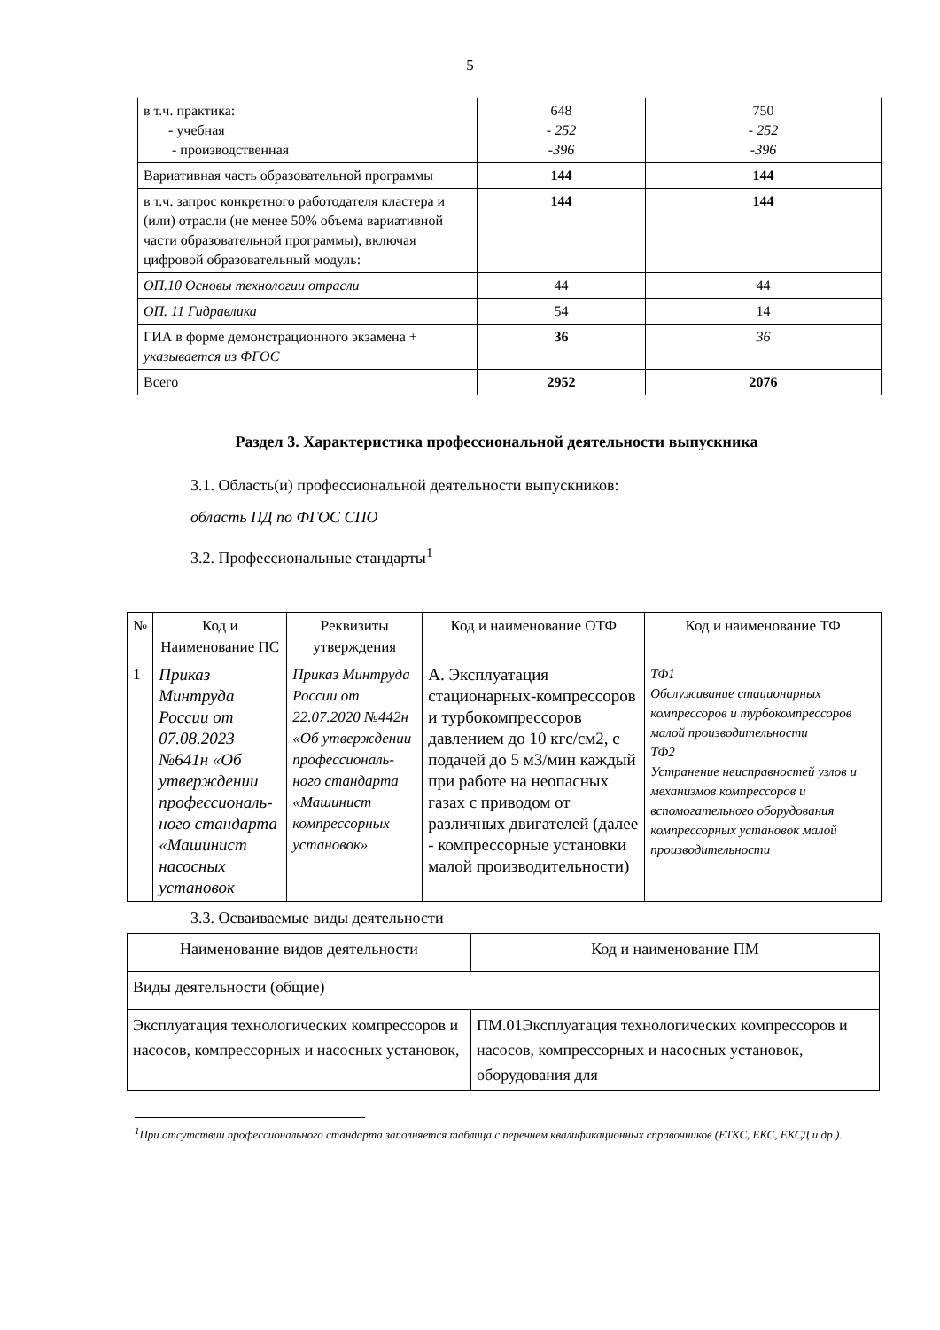5
| в т.ч. практика: - учебная - производственная | 648 - 252 -396 | 750 - 252 -396 |
| Вариативная часть образовательной программы | 144 | 144 |
| в т.ч. запрос конкретного работодателя кластера и (или) отрасли (не менее 50% объема вариативной части образовательной программы), включая цифровой образовательный модуль: | 144 | 144 |
| ОП.10 Основы технологии отрасли | 44 | 44 |
| ОП. 11 Гидравлика | 54 | 14 |
| ГИА в форме демонстрационного экзамена + указывается из ФГОС | 36 | 36 |
| Всего | 2952 | 2076 |
Раздел 3. Характеристика профессиональной деятельности выпускника
3.1. Область(и) профессиональной деятельности выпускников:
область ПД по ФГОС СПО
3.2. Профессиональные стандарты<sup>1</sup>
| № | Код и Наименование ПС | Реквизиты утверждения | Код и наименование ОТФ | Код и наименование ТФ |
| 1 | Приказ Минтруда России от 07.08.2023 №641н «Об утверждении профессиональ­ного стандарта «Машинист насосных установок | Приказ Минтруда России от 22.07.2020 №442н «Об утверждении профессиональ­ного стандарта «Машинист компрессорных установок» | А. Эксплуатация стационарных-компрессоров и турбокомпрессоров давлением до 10 кгс/см2, с подачей до 5 м3/мин каждый при работе на неопасных газах с приводом от различных двигателей (далее - компрессорные установки малой производительности) | ТФ1 Обслуживание стационарных компрессоров и турбокомпрессоров малой производительности ТФ2 Устранение неисправностей узлов и механизмов компрессоров и вспомогательного оборудования компрессорных установок малой производительности |
3.3. Осваиваемые виды деятельности
| Наименование видов деятельности | Код и наименование ПМ |
| Виды деятельности (общие) | |
| Эксплуатация технологических компрессоров и насосов, компрессорных и насосных установок, | ПМ.01Эксплуатация технологических компрессоров и насосов, компрессорных и насосных установок, оборудования для |
<sup>1</sup> При отсутствии профессионального стандарта заполняется таблица с перечнем квалификационных справочников (ЕТКС, ЕКС, ЕКСД и др.).